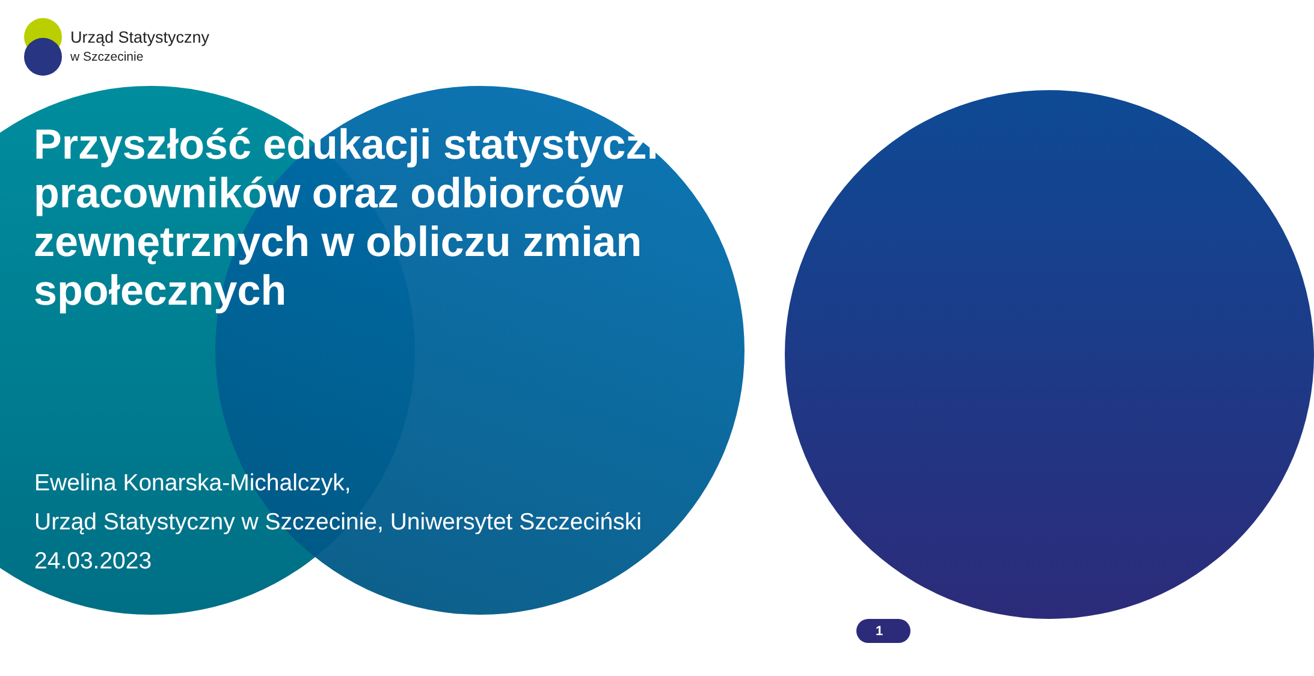Urząd Statystyczny
w Szczecinie
Przyszłość edukacji statystycznej pracowników oraz odbiorców zewnętrznych w obliczu zmian społecznych
Ewelina Konarska-Michalczyk,
Urząd Statystyczny w Szczecinie, Uniwersytet Szczeciński
24.03.2023
1